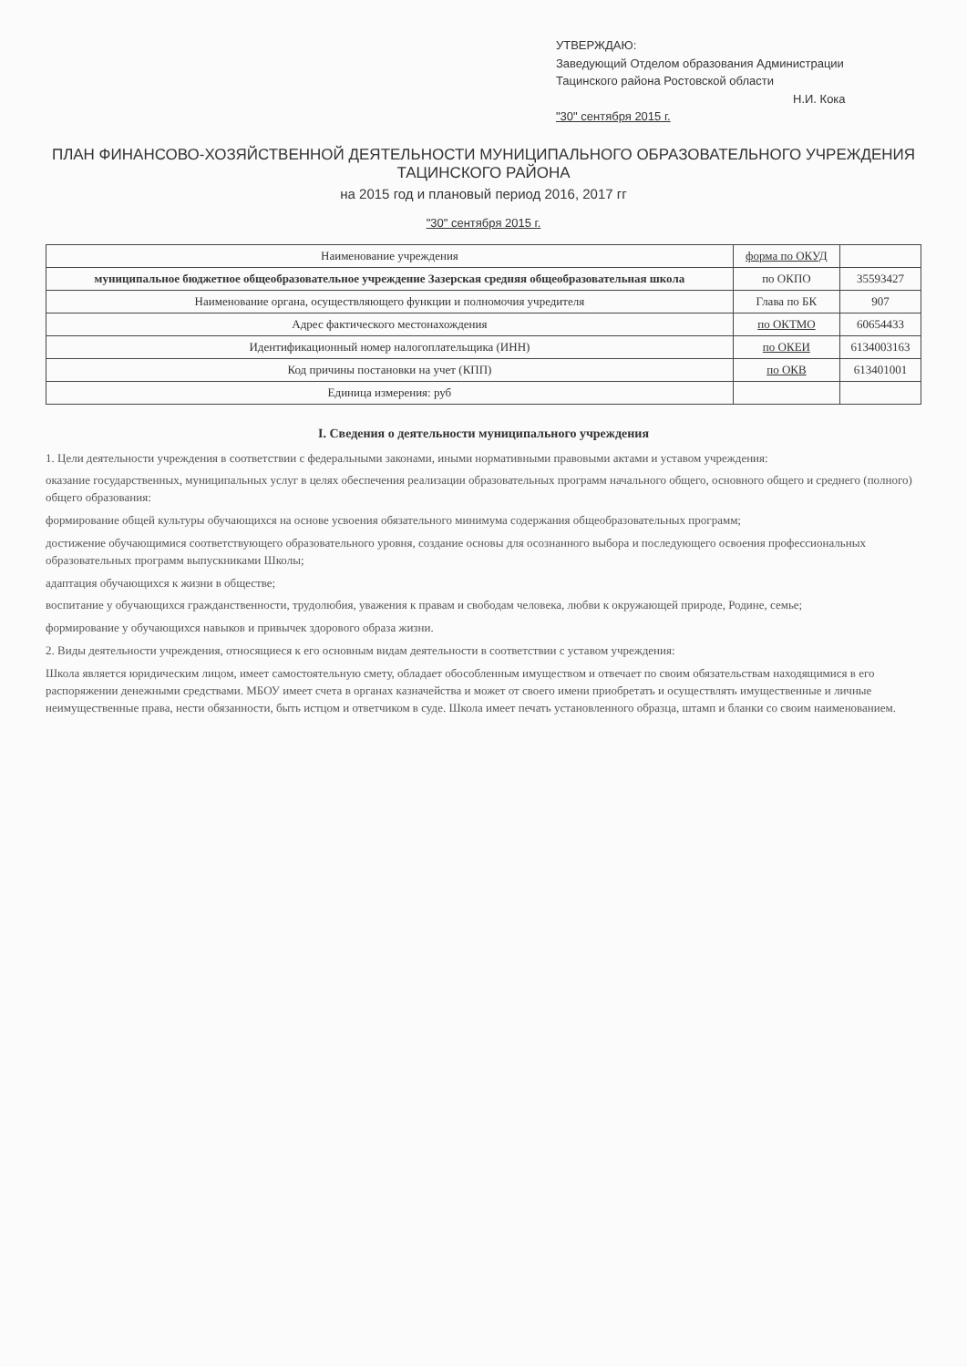УТВЕРЖДАЮ:
Заведующий Отделом образования Администрации
Тацинского района Ростовской области
Н.И. Кока
"30" сентября 2015 г.
ПЛАН ФИНАНСОВО-ХОЗЯЙСТВЕННОЙ ДЕЯТЕЛЬНОСТИ МУНИЦИПАЛЬНОГО ОБРАЗОВАТЕЛЬНОГО УЧРЕЖДЕНИЯ
ТАЦИНСКОГО РАЙОНА
на 2015 год и плановый период 2016, 2017 гг
"30" сентября 2015 г.
| Наименование учреждения | форма по ОКУД | |
| муниципальное бюджетное общеобразовательное учреждение Зазерская средняя общеобразовательная школа | по ОКПО | 35593427 |
| Наименование органа, осуществляющего функции и полномочия учредителя | Глава по БК | 907 |
| Адрес фактического местонахождения | по ОКТМО | 60654433 |
| Идентификационный номер налогоплательщика (ИНН) | по ОКЕИ | 6134003163 |
| Код причины постановки на учет (КПП) | по ОКВ | 613401001 |
| Единица измерения: руб | | |
I. Сведения о деятельности муниципального учреждения
1. Цели деятельности учреждения в соответствии с федеральными законами, иными нормативными правовыми актами и уставом учреждения:
оказание государственных, муниципальных услуг в целях обеспечения реализации образовательных программ начального общего, основного общего и среднего (полного) общего образования:
формирование общей культуры обучающихся на основе усвоения обязательного минимума содержания общеобразовательных программ;
достижение обучающимися соответствующего образовательного уровня, создание основы для осознанного выбора и последующего освоения профессиональных образовательных программ выпускниками Школы;
адаптация обучающихся к жизни в обществе;
воспитание у обучающихся гражданственности, трудолюбия, уважения к правам и свободам человека, любви к окружающей природе, Родине, семье;
формирование у обучающихся навыков и привычек здорового образа жизни.
2. Виды деятельности учреждения, относящиеся к его основным видам деятельности в соответствии с уставом учреждения:
Школа является юридическим лицом, имеет самостоятельную смету, обладает обособленным имуществом и отвечает по своим обязательствам находящимися в его распоряжении денежными средствами. МБОУ имеет счета в органах казначейства и может от своего имени приобретать и осуществлять имущественные и личные неимущественные права, нести обязанности, быть истцом и ответчиком в суде. Школа имеет печать установленного образца, штамп и бланки со своим наименованием.